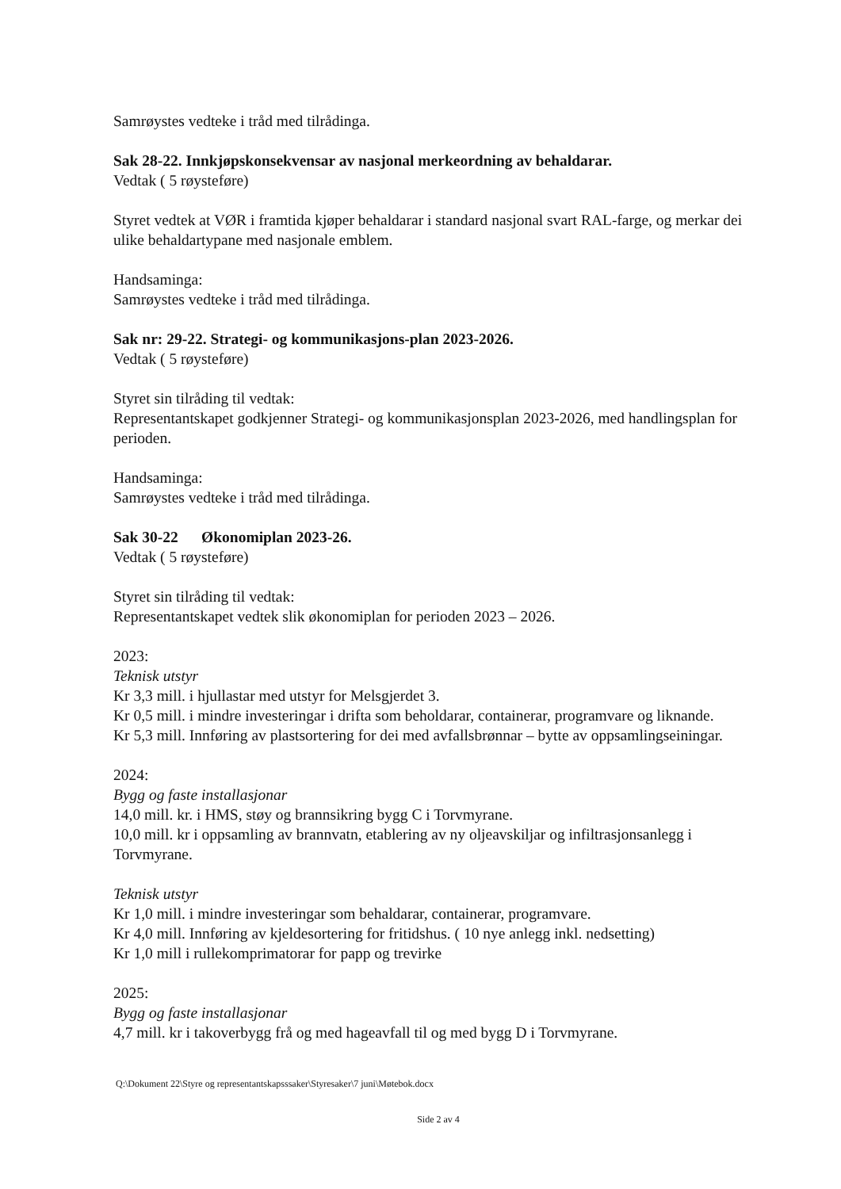Samrøystes vedteke i tråd med tilrådinga.
Sak 28-22. Innkjøpskonsekvensar av nasjonal merkeordning av behaldarar.
Vedtak ( 5 røysteføre)
Styret vedtek at VØR i framtida kjøper behaldarar i standard nasjonal svart RAL-farge, og merkar dei ulike behaldartypane med nasjonale emblem.
Handsaminga:
Samrøystes vedteke i tråd med tilrådinga.
Sak nr: 29-22. Strategi- og kommunikasjons-plan 2023-2026.
Vedtak ( 5 røysteføre)
Styret sin tilråding til vedtak:
Representantskapet godkjenner Strategi- og kommunikasjonsplan 2023-2026, med handlingsplan for perioden.
Handsaminga:
Samrøystes vedteke i tråd med tilrådinga.
Sak 30-22 Økonomiplan 2023-26.
Vedtak ( 5 røysteføre)
Styret sin tilråding til vedtak:
Representantskapet vedtek slik økonomiplan for perioden 2023 – 2026.
2023:
Teknisk utstyr
Kr 3,3 mill. i hjullastar med utstyr for Melsgjerdet 3.
Kr 0,5 mill. i mindre investeringar i drifta som beholdarar, containerar, programvare og liknande.
Kr 5,3 mill. Innføring av plastsortering for dei med avfallsbrønnar – bytte av oppsamlingseiningar.
2024:
Bygg og faste installasjonar
14,0 mill. kr. i HMS, støy og brannsikring bygg C i Torvmyrane.
10,0 mill. kr i oppsamling av brannvatn, etablering av ny oljeavskiljar og infiltrasjonsanlegg i Torvmyrane.
Teknisk utstyr
Kr 1,0 mill. i mindre investeringar som behaldarar, containerar, programvare.
Kr 4,0 mill. Innføring av kjeldesortering for fritidshus. ( 10 nye anlegg inkl. nedsetting)
Kr 1,0 mill i rullekomprimatorar for papp og trevirke
2025:
Bygg og faste installasjonar
4,7 mill. kr i takoverbygg frå og med hageavfall til og med bygg D i Torvmyrane.
Q:\Dokument 22\Styre og representantskapsssaker\Styresaker\7 juni\Møtebok.docx
Side 2 av 4